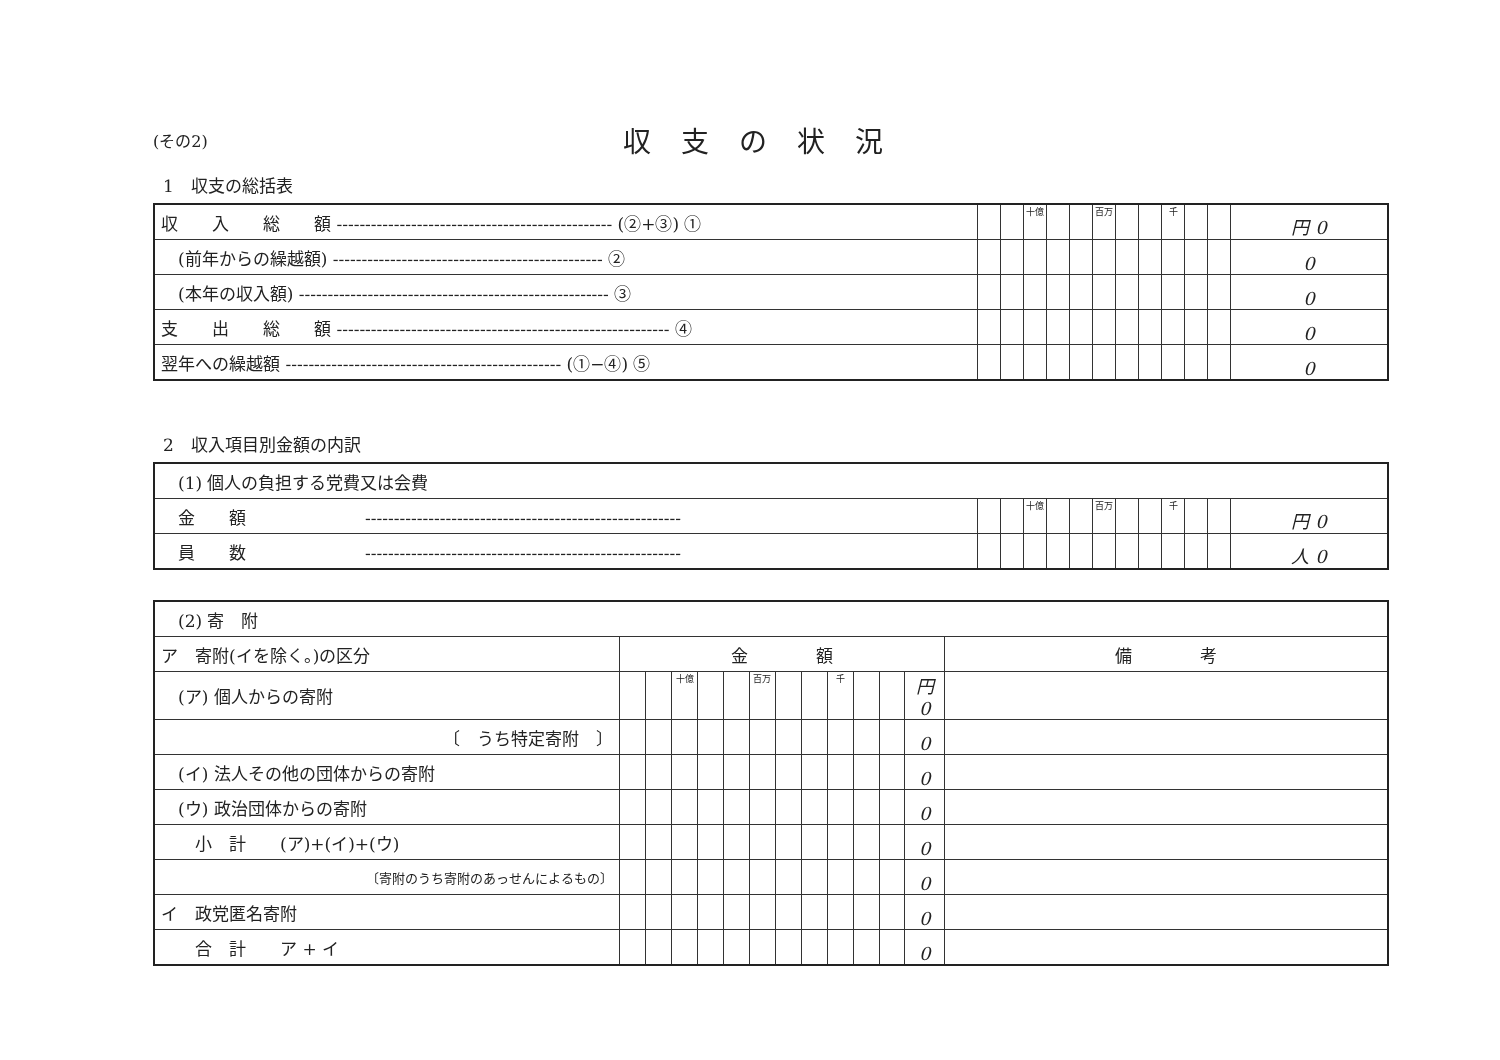(その2)
収支の状況
1　収支の総括表
| 収 入 総 額 ------------------------------------------------ (②+③) ① | | | 十億 | | | 百万 | | | 千 | | | 円 0 |
| (前年からの繰越額) ----------------------------------------------- ② | | | | | | | | | | | | 0 |
| (本年の収入額) ------------------------------------------------------ ③ | | | | | | | | | | | | 0 |
| 支 出 総 額 ---------------------------------------------------------- ④ | | | | | | | | | | | | 0 |
| 翌年への繰越額 ------------------------------------------------ (①−④) ⑤ | | | | | | | | | | | | 0 |
2　収入項目別金額の内訳
| (1) 個人の負担する党費又は会費 | | | | | | | | | | | | |
| 金 額 ------------------------------------------------------- | | | 十億 | | | 百万 | | | 千 | | | 円 0 |
| 員 数 ------------------------------------------------------- | | | | | | | | | | | | 人 0 |
| (2) 寄 附 | | | | | | | | | | | | | |
| ア 寄附(イを除く。)の区分 | 金 額 | | | | | | | | | | | | 備 考 |
| (ア) 個人からの寄附 | | | 十億 | | | 百万 | | | 千 | | | 円 0 | |
| 〔 うち特定寄附 〕 | | | | | | | | | | | | 0 | |
| (イ) 法人その他の団体からの寄附 | | | | | | | | | | | | 0 | |
| (ウ) 政治団体からの寄附 | | | | | | | | | | | | 0 | |
| 小 計 (ア)+(イ)+(ウ) | | | | | | | | | | | | 0 | |
| 〔寄附のうち寄附のあっせんによるもの〕 | | | | | | | | | | | | 0 | |
| イ 政党匿名寄附 | | | | | | | | | | | | 0 | |
| 合 計 ア + イ | | | | | | | | | | | | 0 | |